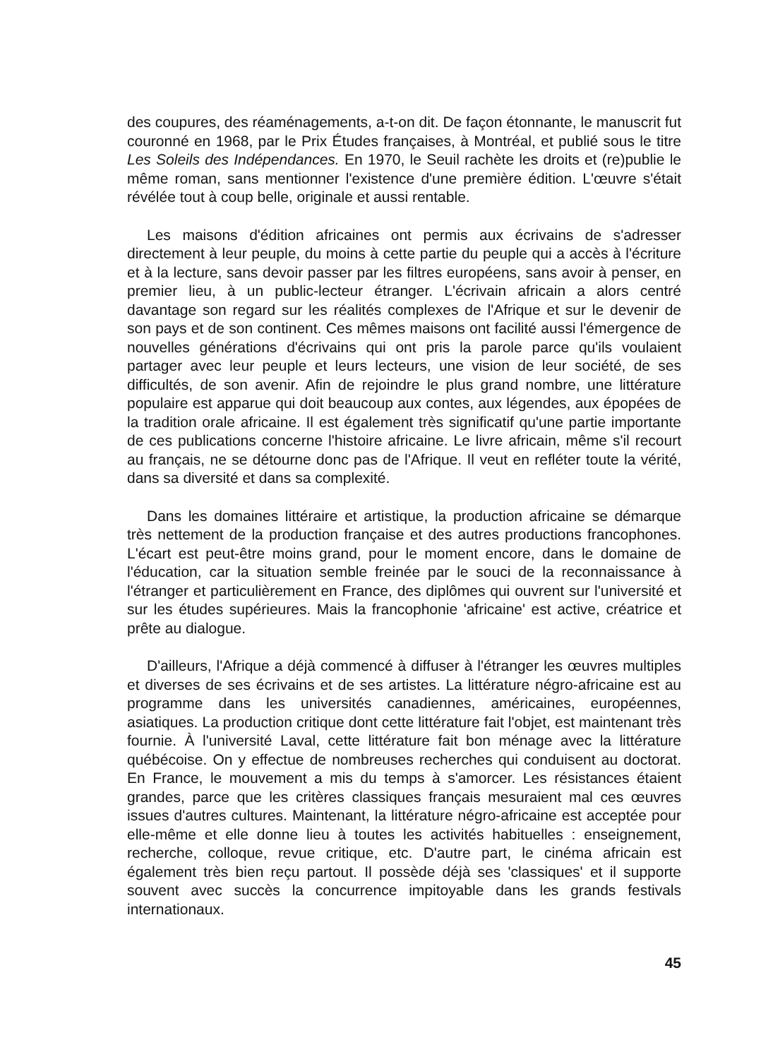des coupures, des réaménagements, a-t-on dit. De façon étonnante, le manuscrit fut couronné en 1968, par le Prix Études françaises, à Montréal, et publié sous le titre Les Soleils des Indépendances. En 1970, le Seuil rachète les droits et (re)publie le même roman, sans mentionner l'existence d'une première édition. L'œuvre s'était révélée tout à coup belle, originale et aussi rentable.
Les maisons d'édition africaines ont permis aux écrivains de s'adresser directement à leur peuple, du moins à cette partie du peuple qui a accès à l'écriture et à la lecture, sans devoir passer par les filtres européens, sans avoir à penser, en premier lieu, à un public-lecteur étranger. L'écrivain africain a alors centré davantage son regard sur les réalités complexes de l'Afrique et sur le devenir de son pays et de son continent. Ces mêmes maisons ont facilité aussi l'émergence de nouvelles générations d'écrivains qui ont pris la parole parce qu'ils voulaient partager avec leur peuple et leurs lecteurs, une vision de leur société, de ses difficultés, de son avenir. Afin de rejoindre le plus grand nombre, une littérature populaire est apparue qui doit beaucoup aux contes, aux légendes, aux épopées de la tradition orale africaine. Il est également très significatif qu'une partie importante de ces publications concerne l'histoire africaine. Le livre africain, même s'il recourt au français, ne se détourne donc pas de l'Afrique. Il veut en refléter toute la vérité, dans sa diversité et dans sa complexité.
Dans les domaines littéraire et artistique, la production africaine se démarque très nettement de la production française et des autres productions francophones. L'écart est peut-être moins grand, pour le moment encore, dans le domaine de l'éducation, car la situation semble freinée par le souci de la reconnaissance à l'étranger et particulièrement en France, des diplômes qui ouvrent sur l'université et sur les études supérieures. Mais la francophonie 'africaine' est active, créatrice et prête au dialogue.
D'ailleurs, l'Afrique a déjà commencé à diffuser à l'étranger les œuvres multiples et diverses de ses écrivains et de ses artistes. La littérature négro-africaine est au programme dans les universités canadiennes, américaines, européennes, asiatiques. La production critique dont cette littérature fait l'objet, est maintenant très fournie. À l'université Laval, cette littérature fait bon ménage avec la littérature québécoise. On y effectue de nombreuses recherches qui conduisent au doctorat. En France, le mouvement a mis du temps à s'amorcer. Les résistances étaient grandes, parce que les critères classiques français mesuraient mal ces œuvres issues d'autres cultures. Maintenant, la littérature négro-africaine est acceptée pour elle-même et elle donne lieu à toutes les activités habituelles : enseignement, recherche, colloque, revue critique, etc. D'autre part, le cinéma africain est également très bien reçu partout. Il possède déjà ses 'classiques' et il supporte souvent avec succès la concurrence impitoyable dans les grands festivals internationaux.
45